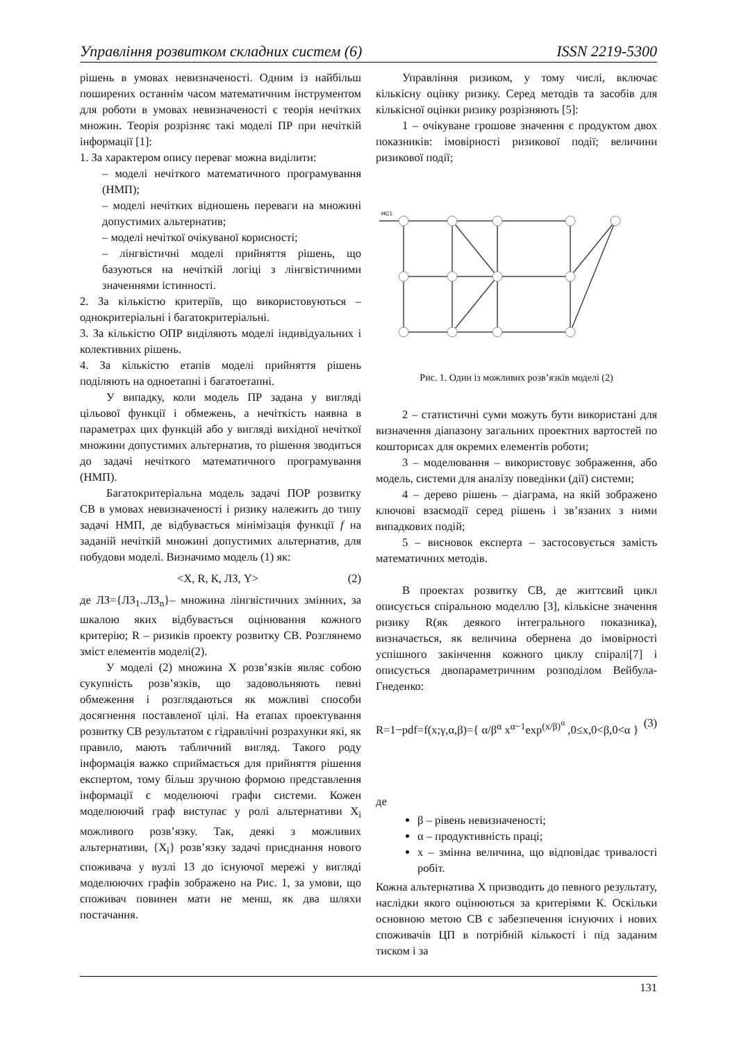Управління розвитком складних систем (6) ISSN 2219-5300
рішень в умовах невизначеності. Одним із найбільш поширених останнім часом математичним інструментом для роботи в умовах невизначеності є теорія нечітких множин. Теорія розрізняє такі моделі ПР при нечіткій інформації [1]:
1. За характером опису переваг можна виділити:
– моделі нечіткого математичного програмування (НМП);
– моделі нечітких відношень переваги на множині допустимих альтернатив;
– моделі нечіткої очікуваної корисності;
– лінгвістичні моделі прийняття рішень, що базуються на нечіткій логіці з лінгвістичними значеннями істинності.
2. За кількістю критеріїв, що використовуються – однокритеріальні і багатокритеріальні.
3. За кількістю ОПР виділяють моделі індивідуальних і колективних рішень.
4. За кількістю етапів моделі прийняття рішень поділяють на одноетапні і багатоетапні.
У випадку, коли модель ПР задана у вигляді цільової функції і обмежень, а нечіткість наявна в параметрах цих функцій або у вигляді вихідної нечіткої множини допустимих альтернатив, то рішення зводиться до задачі нечіткого математичного програмування (НМП).
Багатокритеріальна модель задачі ПОР розвитку СВ в умовах невизначеності і ризику належить до типу задачі НМП, де відбувається мінімізація функції f на заданій нечіткій множині допустимих альтернатив, для побудови моделі. Визначимо модель (1) як:
<X, R, К, ЛЗ, Y> (2)
де ЛЗ={ЛЗ<sub>1</sub>..ЛЗ<sub>n</sub>}– множина лінгвістичних змінних, за шкалою яких відбувається оцінювання кожного критерію; R – ризиків проекту розвитку СВ. Розглянемо зміст елементів моделі(2).
У моделі (2) множина X розв’язків являє собою сукупність розв’язків, що задовольняють певні обмеження і розглядаються як можливі способи досягнення поставленої цілі. На етапах проектування розвитку СВ результатом є гідравлічні розрахунки які, як правило, мають табличний вигляд. Такого роду інформація важко сприймається для прийняття рішення експертом, тому більш зручною формою представлення інформації є моделюючі графи системи. Кожен моделюючий граф виступає у ролі альтернативи X<sub>i</sub> можливого розв’язку. Так, деякі з можливих альтернативи, {X<sub>i</sub>} розв’язку задачі приєднання нового споживача у вузлі 13 до існуючої мережі у вигляді моделюючих графів зображено на Рис. 1, за умови, що споживач повинен мати не менш, як два шляхи постачання.
Управління ризиком, у тому числі, включає кількісну оцінку ризику. Серед методів та засобів для кількісної оцінки ризику розрізняють [5]:
1 – очікуване грошове значення є продуктом двох показників: імовірності ризикової події; величини ризикової події;
HC1
Рис. 1. Один із можливих розв’язків моделі (2)
2 – статистичні суми можуть бути використані для визначення діапазону загальних проектних вартостей по кошторисах для окремих елементів роботи;
3 – моделювання – використовує зображення, або модель, системи для аналізу поведінки (дії) системи;
4 – дерево рішень – діаграма, на якій зображено ключові взаємодії серед рішень і зв’язаних з ними випадкових подій;
5 – висновок експерта – застосовується замість математичних методів.
В проектах розвитку СВ, де життєвий цикл описується спіральною моделлю [3], кількісне значення ризику R(як деякого інтегрального показника), визначається, як величина обернена до імовірності успішного закінчення кожного циклу спіралі[7] і описується двопараметричним розподілом Вейбула-Гнеденко:
R=1−pdf=f(x;γ,α,β)={ α/β<sup>α</sup> x<sup>α−1</sup>exp<sup>(x/β)<sup>α</sup></sup> ,0≤x,0<β,0<α } (3)
де
β – рівень невизначеності;
α – продуктивність праці;
x – змінна величина, що відповідає тривалості робіт.
Кожна альтернатива X призводить до певного результату, наслідки якого оцінюються за критеріями К. Оскільки основною метою СВ є забезпечення існуючих і нових споживачів ЦП в потрібній кількості і під заданим тиском і за
131